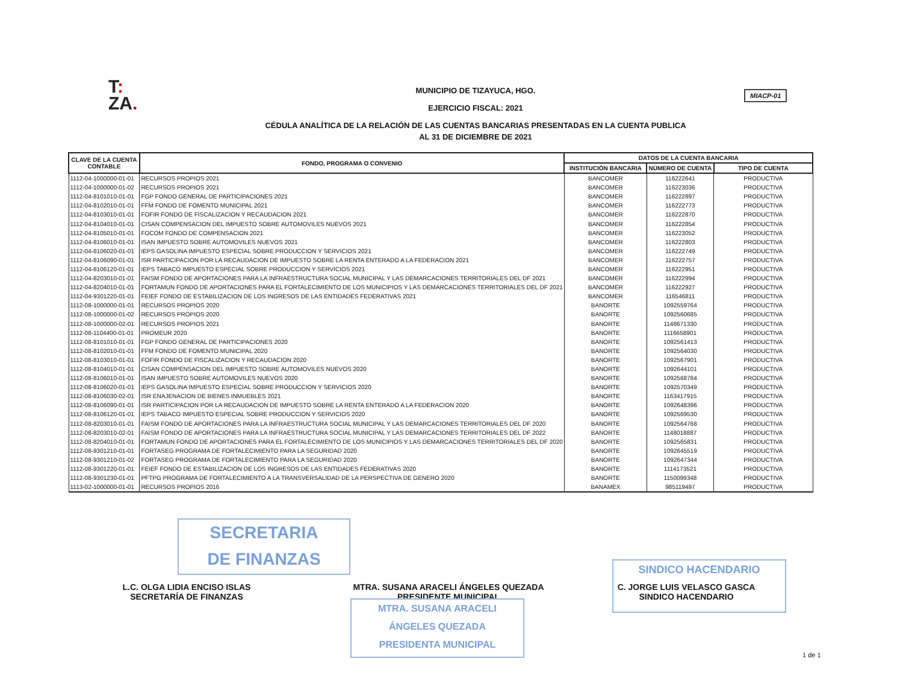T:
ZA.
MUNICIPIO DE TIZAYUCA, HGO.
EJERCICIO FISCAL: 2021
CÉDULA ANALÍTICA DE LA RELACIÓN DE LAS CUENTAS BANCARIAS PRESENTADAS EN LA CUENTA PUBLICA
AL 31 DE DICIEMBRE DE 2021
MIACP-01
| CLAVE DE LA CUENTA CONTABLE | FONDO, PROGRAMA O CONVENIO | DATOS DE LA CUENTA BANCARIA | | |
| --- | --- | --- | --- | --- |
| | | INSTITUCIÓN BANCARIA | NÚMERO DE CUENTA | TIPO DE CUENTA |
| 1112-04-1000000-01-01 | RECURSOS PROPIOS 2021 | BANCOMER | 116222641 | PRODUCTIVA |
| 1112-04-1000000-01-02 | RECURSOS PROPIOS 2021 | BANCOMER | 116223036 | PRODUCTIVA |
| 1112-04-8101010-01-01 | FGP FONDO GENERAL DE PARTICIPACIONES 2021 | BANCOMER | 116222897 | PRODUCTIVA |
| 1112-04-8102010-01-01 | FFM FONDO DE FOMENTO MUNICIPAL 2021 | BANCOMER | 116222773 | PRODUCTIVA |
| 1112-04-8103010-01-01 | FOFIR FONDO DE FISCALIZACION Y RECAUDACION 2021 | BANCOMER | 116222870 | PRODUCTIVA |
| 1112-04-8104010-01-01 | CISAN COMPENSACION DEL IMPUESTO SOBRE AUTOMOVILES NUEVOS 2021 | BANCOMER | 116222854 | PRODUCTIVA |
| 1112-04-8105010-01-01 | FOCOM FONDO DE COMPENSACION 2021 | BANCOMER | 116223052 | PRODUCTIVA |
| 1112-04-8106010-01-01 | ISAN IMPUESTO SOBRE AUTOMOVILES NUEVOS 2021 | BANCOMER | 116222803 | PRODUCTIVA |
| 1112-04-8106020-01-01 | IEPS GASOLINA IMPUESTO ESPECIAL SOBRE PRODUCCION Y SERVICIOS 2021 | BANCOMER | 116222749 | PRODUCTIVA |
| 1112-04-8106090-01-01 | ISR PARTICIPACION POR LA RECAUDACION DE IMPUESTO SOBRE LA RENTA ENTERADO A LA FEDERACION 2021 | BANCOMER | 116222757 | PRODUCTIVA |
| 1112-04-8106120-01-01 | IEPS TABACO IMPUESTO ESPECIAL SOBRE PRODUCCION Y SERVICIOS 2021 | BANCOMER | 116222951 | PRODUCTIVA |
| 1112-04-8203010-01-01 | FAISM FONDO DE APORTACIONES PARA LA INFRAESTRUCTURA SOCIAL MUNICIPAL Y LAS DEMARCACIONES TERRITORIALES DEL DF 2021 | BANCOMER | 116222994 | PRODUCTIVA |
| 1112-04-8204010-01-01 | FORTAMUN FONDO DE APORTACIONES PARA EL FORTALECIMIENTO DE LOS MUNICIPIOS Y LAS DEMARCACIONES TERRITORIALES DEL DF 2021 | BANCOMER | 116222927 | PRODUCTIVA |
| 1112-04-9301220-01-01 | FEIEF FONDO DE ESTABILIZACION DE LOS INGRESOS DE LAS ENTIDADES FEDERATIVAS 2021 | BANCOMER | 116546811 | PRODUCTIVA |
| 1112-08-1000000-01-01 | RECURSOS PROPIOS 2020 | BANORTE | 1092559764 | PRODUCTIVA |
| 1112-08-1000000-01-02 | RECURSOS PROPIOS 2020 | BANORTE | 1092560685 | PRODUCTIVA |
| 1112-08-1000000-02-01 | RECURSOS PROPIOS 2021 | BANORTE | 1148671330 | PRODUCTIVA |
| 1112-08-1104400-01-01 | PROMEUR 2020 | BANORTE | 1116658901 | PRODUCTIVA |
| 1112-08-8101010-01-01 | FGP FONDO GENERAL DE PARTICIPACIONES 2020 | BANORTE | 1092561413 | PRODUCTIVA |
| 1112-08-8102010-01-01 | FFM FONDO DE FOMENTO MUNICIPAL 2020 | BANORTE | 1092564030 | PRODUCTIVA |
| 1112-08-8103010-01-01 | FOFIR FONDO DE FISCALIZACION Y RECAUDACION 2020 | BANORTE | 1092567901 | PRODUCTIVA |
| 1112-08-8104010-01-01 | CISAN COMPENSACION DEL IMPUESTO SOBRE AUTOMOVILES NUEVOS 2020 | BANORTE | 1092644101 | PRODUCTIVA |
| 1112-08-8106010-01-01 | ISAN IMPUESTO SOBRE AUTOMOVILES NUEVOS 2020 | BANORTE | 1092568784 | PRODUCTIVA |
| 1112-08-8106020-01-01 | IEPS GASOLINA IMPUESTO ESPECIAL SOBRE PRODUCCION Y SERVICIOS 2020 | BANORTE | 1092570349 | PRODUCTIVA |
| 1112-08-8106030-02-01 | ISR ENAJENACION DE BIENES INMUEBLES 2021 | BANORTE | 1163417915 | PRODUCTIVA |
| 1112-08-8106090-01-01 | ISR PARTICIPACION POR LA RECAUDACION DE IMPUESTO SOBRE LA RENTA ENTERADO A LA FEDERACION 2020 | BANORTE | 1092648396 | PRODUCTIVA |
| 1112-08-8106120-01-01 | IEPS TABACO IMPUESTO ESPECIAL SOBRE PRODUCCION Y SERVICIOS 2020 | BANORTE | 1092569530 | PRODUCTIVA |
| 1112-08-8203010-01-01 | FAISM FONDO DE APORTACIONES PARA LA INFRAESTRUCTURA SOCIAL MUNICIPAL Y LAS DEMARCACIONES TERRITORIALES DEL DF 2020 | BANORTE | 1092564768 | PRODUCTIVA |
| 1112-08-8203010-02-01 | FAISM FONDO DE APORTACIONES PARA LA INFRAESTRUCTURA SOCIAL MUNICIPAL Y LAS DEMARCACIONES TERRITORIALES DEL DF 2022 | BANORTE | 1148018887 | PRODUCTIVA |
| 1112-08-8204010-01-01 | FORTAMUN FONDO DE APORTACIONES PARA EL FORTALECIMIENTO DE LOS MUNICIPIOS Y LAS DEMARCACIONES TERRITORIALES DEL DF 2020 | BANORTE | 1092565831 | PRODUCTIVA |
| 1112-08-9301210-01-01 | FORTASEG PROGRAMA DE FORTALECIMIENTO PARA LA SEGURIDAD 2020 | BANORTE | 1092645519 | PRODUCTIVA |
| 1112-08-9301210-01-02 | FORTASEG PROGRAMA DE FORTALECIMIENTO PARA LA SEGURIDAD 2020 | BANORTE | 1092647344 | PRODUCTIVA |
| 1112-08-9301220-01-01 | FEIEF FONDO DE ESTABILIZACION DE LOS INGRESOS DE LAS ENTIDADES FEDERATIVAS 2020 | BANORTE | 1114173521 | PRODUCTIVA |
| 1112-08-9301230-01-01 | PFTPG PROGRAMA DE FORTALECIMIENTO A LA TRANSVERSALIDAD DE LA PERSPECTIVA DE GENERO 2020 | BANORTE | 1150099348 | PRODUCTIVA |
| 1113-02-1000000-01-01 | RECURSOS PROPIOS 2016 | BANAMEX | 985119497 | PRODUCTIVA |
SECRETARIA
DE FINANZAS
L.C. OLGA LIDIA ENCISO ISLAS
SECRETARÍA DE FINANZAS
MTRA. SUSANA ARACELI ÁNGELES QUEZADA
PRESIDENTE MUNICIPAL
MTRA. SUSANA ARACELI
ÁNGELES QUEZADA
PRESIDENTA MUNICIPAL
SINDICO HACENDARIO
C. JORGE LUIS VELASCO GASCA
SINDICO HACENDARIO
1 de 1